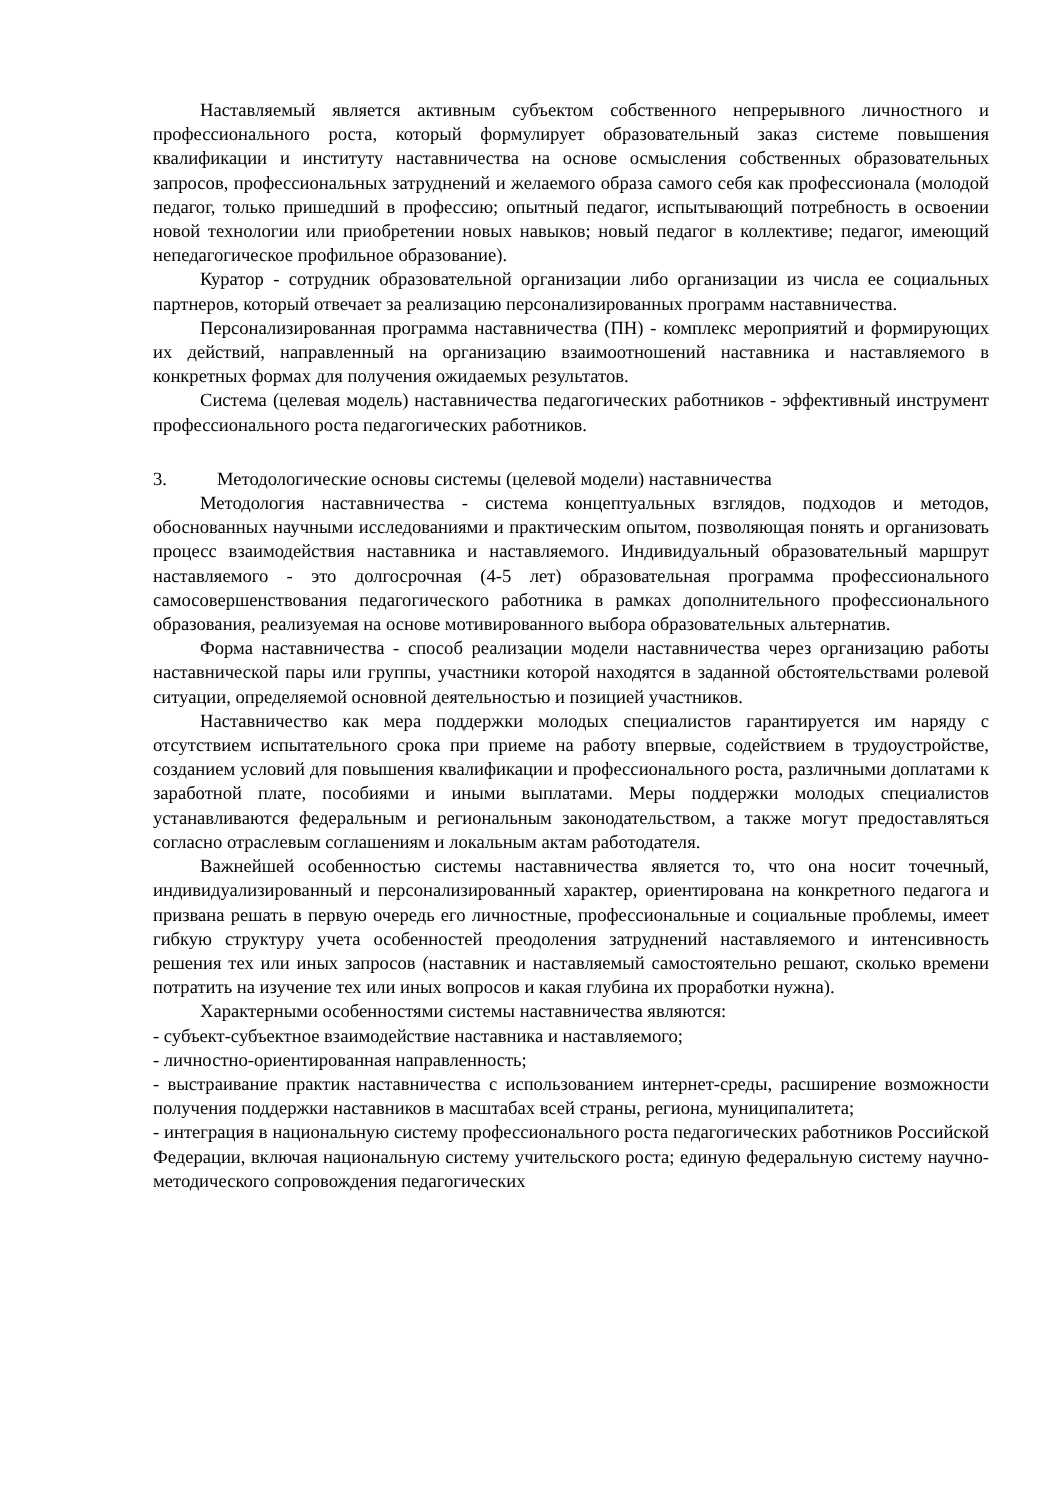Наставляемый является активным субъектом собственного непрерывного личностного и профессионального роста, который формулирует образовательный заказ системе повышения квалификации и институту наставничества на основе осмысления собственных образовательных запросов, профессиональных затруднений и желаемого образа самого себя как профессионала (молодой педагог, только пришедший в профессию; опытный педагог, испытывающий потребность в освоении новой технологии или приобретении новых навыков; новый педагог в коллективе; педагог, имеющий непедагогическое профильное образование).
Куратор - сотрудник образовательной организации либо организации из числа ее социальных партнеров, который отвечает за реализацию персонализированных программ наставничества.
Персонализированная программа наставничества (ПН) - комплекс мероприятий и формирующих их действий, направленный на организацию взаимоотношений наставника и наставляемого в конкретных формах для получения ожидаемых результатов.
Система (целевая модель) наставничества педагогических работников - эффективный инструмент профессионального роста педагогических работников.
3. Методологические основы системы (целевой модели) наставничества
Методология наставничества - система концептуальных взглядов, подходов и методов, обоснованных научными исследованиями и практическим опытом, позволяющая понять и организовать процесс взаимодействия наставника и наставляемого. Индивидуальный образовательный маршрут наставляемого - это долгосрочная (4-5 лет) образовательная программа профессионального самосовершенствования педагогического работника в рамках дополнительного профессионального образования, реализуемая на основе мотивированного выбора образовательных альтернатив.
Форма наставничества - способ реализации модели наставничества через организацию работы наставнической пары или группы, участники которой находятся в заданной обстоятельствами ролевой ситуации, определяемой основной деятельностью и позицией участников.
Наставничество как мера поддержки молодых специалистов гарантируется им наряду с отсутствием испытательного срока при приеме на работу впервые, содействием в трудоустройстве, созданием условий для повышения квалификации и профессионального роста, различными доплатами к заработной плате, пособиями и иными выплатами. Меры поддержки молодых специалистов устанавливаются федеральным и региональным законодательством, а также могут предоставляться согласно отраслевым соглашениям и локальным актам работодателя.
Важнейшей особенностью системы наставничества является то, что она носит точечный, индивидуализированный и персонализированный характер, ориентирована на конкретного педагога и призвана решать в первую очередь его личностные, профессиональные и социальные проблемы, имеет гибкую структуру учета особенностей преодоления затруднений наставляемого и интенсивность решения тех или иных запросов (наставник и наставляемый самостоятельно решают, сколько времени потратить на изучение тех или иных вопросов и какая глубина их проработки нужна).
Характерными особенностями системы наставничества являются:
- субъект-субъектное взаимодействие наставника и наставляемого;
- личностно-ориентированная направленность;
- выстраивание практик наставничества с использованием интернет-среды, расширение возможности получения поддержки наставников в масштабах всей страны, региона, муниципалитета;
- интеграция в национальную систему профессионального роста педагогических работников Российской Федерации, включая национальную систему учительского роста; единую федеральную систему научно-методического сопровождения педагогических